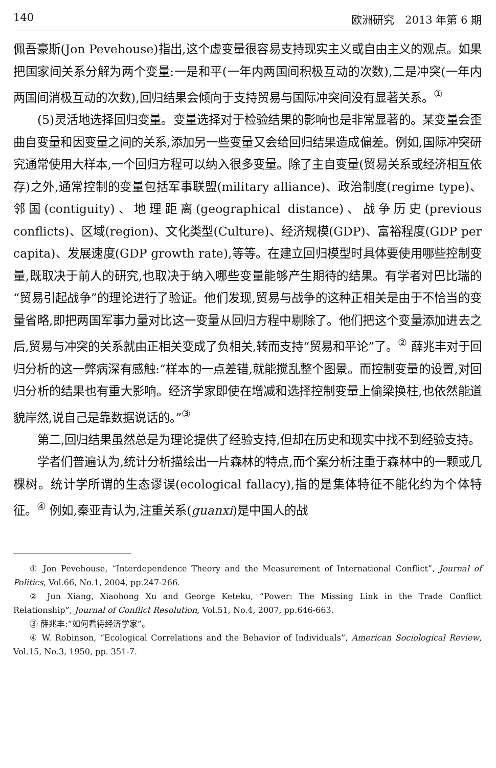140 欧洲研究　2013 年第 6 期
佩吾豪斯(Jon Pevehouse)指出,这个虚变量很容易支持现实主义或自由主义的观点。如果把国家间关系分解为两个变量:一是和平(一年内两国间积极互动的次数),二是冲突(一年内两国间消极互动的次数),回归结果会倾向于支持贸易与国际冲突间没有显著关系。<sup>①</sup>
(5)灵活地选择回归变量。变量选择对于检验结果的影响也是非常显著的。某变量会歪曲自变量和因变量之间的关系,添加另一些变量又会给回归结果造成偏差。例如,国际冲突研究通常使用大样本,一个回归方程可以纳入很多变量。除了主自变量(贸易关系或经济相互依存)之外,通常控制的变量包括军事联盟(military alliance)、政治制度(regime type)、邻国(contiguity)、地理距离(geographical distance)、战争历史(previous conflicts)、区域(region)、文化类型(Culture)、经济规模(GDP)、富裕程度(GDP per capita)、发展速度(GDP growth rate),等等。在建立回归模型时具体要使用哪些控制变量,既取决于前人的研究,也取决于纳入哪些变量能够产生期待的结果。有学者对巴比瑞的“贸易引起战争”的理论进行了验证。他们发现,贸易与战争的这种正相关是由于不恰当的变量省略,即把两国军事力量对比这一变量从回归方程中剔除了。他们把这个变量添加进去之后,贸易与冲突的关系就由正相关变成了负相关,转而支持“贸易和平论”了。<sup>②</sup> 薛兆丰对于回归分析的这一弊病深有感触:“样本的一点差错,就能搅乱整个图景。而控制变量的设置,对回归分析的结果也有重大影响。经济学家即使在增减和选择控制变量上偷梁换柱,也依然能道貌岸然,说自己是靠数据说话的。”<sup>③</sup>
第二,回归结果虽然总是为理论提供了经验支持,但却在历史和现实中找不到经验支持。
学者们普遍认为,统计分析描绘出一片森林的特点,而个案分析注重于森林中的一颗或几棵树。统计学所谓的生态谬误(ecological fallacy),指的是集体特征不能化约为个体特征。<sup>④</sup> 例如,秦亚青认为,注重关系(guanxi)是中国人的战
① Jon Pevehouse, “Interdependence Theory and the Measurement of International Conflict”, Journal of Politics, Vol.66, No.1, 2004, pp.247-266.
② Jun Xiang, Xiaohong Xu and George Keteku, “Power: The Missing Link in the Trade Conflict Relationship”, Journal of Conflict Resolution, Vol.51, No.4, 2007, pp.646-663.
③ 薛兆丰:“如何看待经济学家”。
④ W. Robinson, “Ecological Correlations and the Behavior of Individuals”, American Sociological Review, Vol.15, No.3, 1950, pp. 351-7.